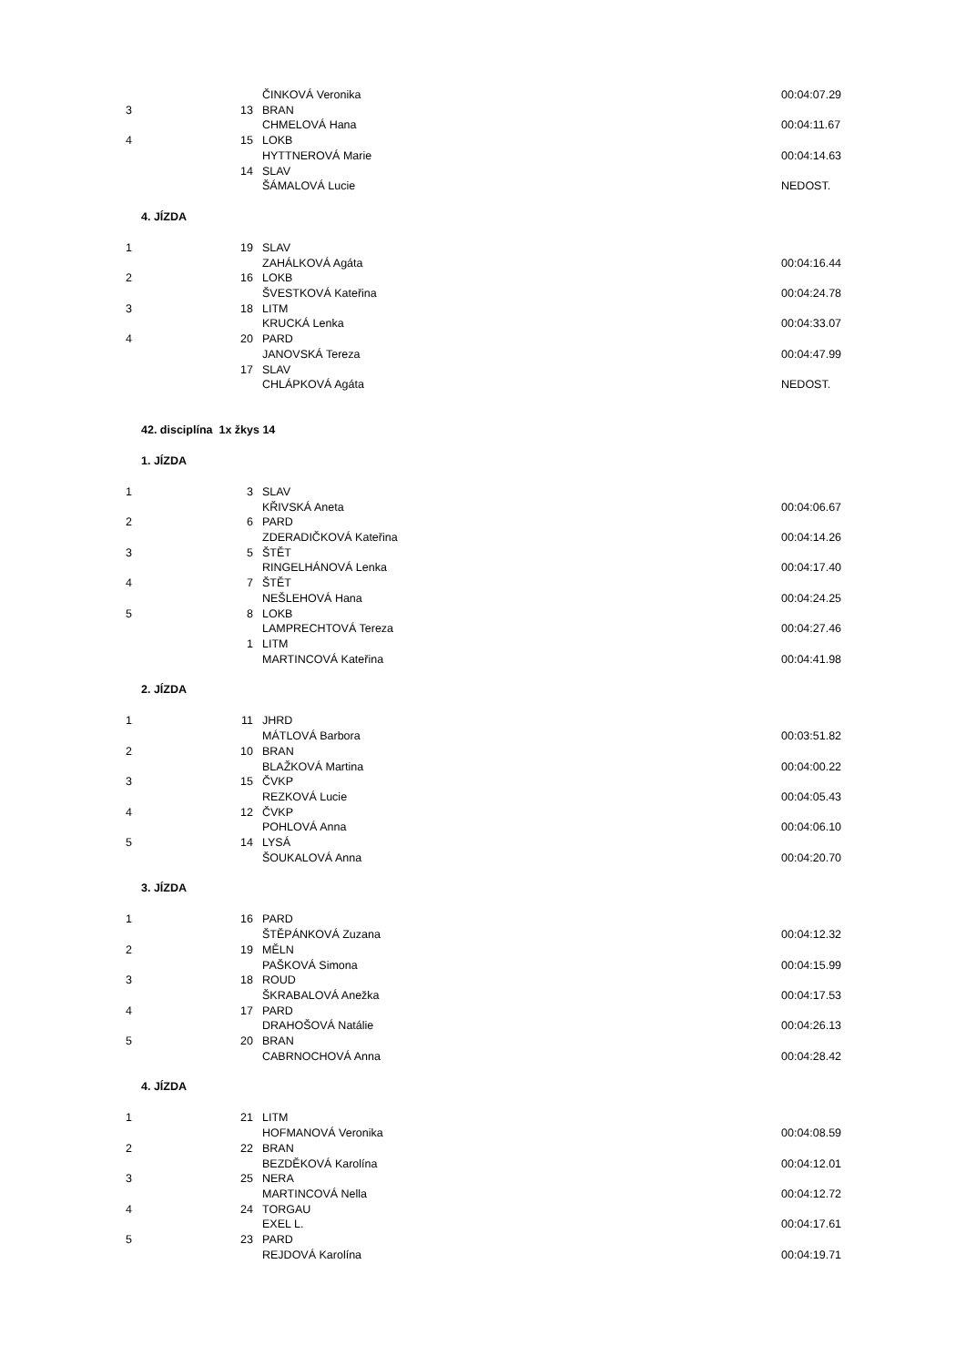| | | ČINKOVÁ Veronika | 00:04:07.29 |
| 3 | 13 | BRAN | |
| | | CHMELOVÁ Hana | 00:04:11.67 |
| 4 | 15 | LOKB | |
| | | HYTTNEROVÁ Marie | 00:04:14.63 |
| | 14 | SLAV | |
| | | ŠÁMALOVÁ Lucie | NEDOST. |
4. JÍZDA
| 1 | 19 | SLAV | |
| | | ZAHÁLKOVÁ Agáta | 00:04:16.44 |
| 2 | 16 | LOKB | |
| | | ŠVESTKOVÁ Kateřina | 00:04:24.78 |
| 3 | 18 | LITM | |
| | | KRUCKÁ Lenka | 00:04:33.07 |
| 4 | 20 | PARD | |
| | | JANOVSKÁ Tereza | 00:04:47.99 |
| | 17 | SLAV | |
| | | CHLÁPKOVÁ Agáta | NEDOST. |
42. disciplína 1x žkys 14
1. JÍZDA
| 1 | 3 | SLAV | |
| | | KŘIVSKÁ Aneta | 00:04:06.67 |
| 2 | 6 | PARD | |
| | | ZDERADIČKOVÁ Kateřina | 00:04:14.26 |
| 3 | 5 | ŠTĚT | |
| | | RINGELHÁNOVÁ Lenka | 00:04:17.40 |
| 4 | 7 | ŠTĚT | |
| | | NEŠLEHOVÁ Hana | 00:04:24.25 |
| 5 | 8 | LOKB | |
| | | LAMPRECHTOVÁ Tereza | 00:04:27.46 |
| | 1 | LITM | |
| | | MARTINCOVÁ Kateřina | 00:04:41.98 |
2. JÍZDA
| 1 | 11 | JHRD | |
| | | MÁTLOVÁ Barbora | 00:03:51.82 |
| 2 | 10 | BRAN | |
| | | BLAŽKOVÁ Martina | 00:04:00.22 |
| 3 | 15 | ČVKP | |
| | | REZKOVÁ Lucie | 00:04:05.43 |
| 4 | 12 | ČVKP | |
| | | POHLOVÁ Anna | 00:04:06.10 |
| 5 | 14 | LYSÁ | |
| | | ŠOUKALOVÁ Anna | 00:04:20.70 |
3. JÍZDA
| 1 | 16 | PARD | |
| | | ŠTĚPÁNKOVÁ Zuzana | 00:04:12.32 |
| 2 | 19 | MĚLN | |
| | | PAŠKOVÁ Simona | 00:04:15.99 |
| 3 | 18 | ROUD | |
| | | ŠKRABALOVÁ Anežka | 00:04:17.53 |
| 4 | 17 | PARD | |
| | | DRAHOŠOVÁ Natálie | 00:04:26.13 |
| 5 | 20 | BRAN | |
| | | CABRNOCHOVÁ Anna | 00:04:28.42 |
4. JÍZDA
| 1 | 21 | LITM | |
| | | HOFMANOVÁ Veronika | 00:04:08.59 |
| 2 | 22 | BRAN | |
| | | BEZDĚKOVÁ Karolína | 00:04:12.01 |
| 3 | 25 | NERA | |
| | | MARTINCOVÁ Nella | 00:04:12.72 |
| 4 | 24 | TORGAU | |
| | | EXEL L. | 00:04:17.61 |
| 5 | 23 | PARD | |
| | | REJDOVÁ Karolína | 00:04:19.71 |